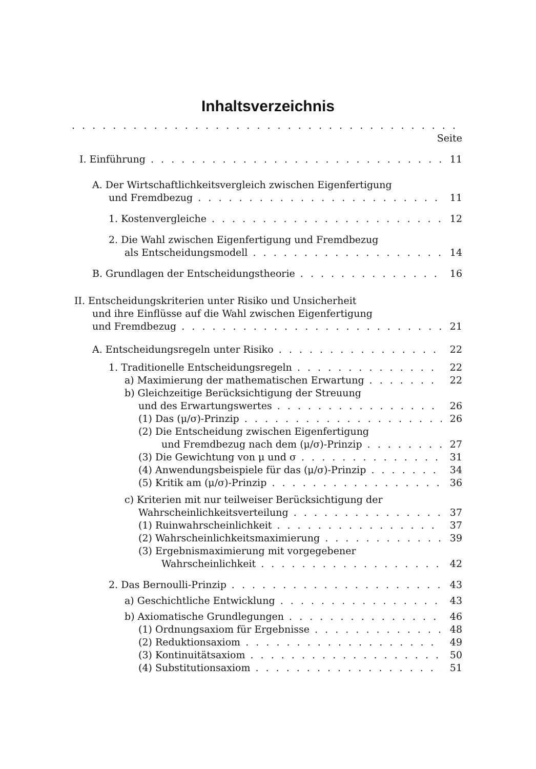Inhaltsverzeichnis
Seite
I. Einführung 11
A. Der Wirtschaftlichkeitsvergleich zwischen Eigenfertigung
und Fremdbezug 11
1. Kostenvergleiche 12
2. Die Wahl zwischen Eigenfertigung und Fremdbezug
als Entscheidungsmodell 14
B. Grundlagen der Entscheidungstheorie 16
II. Entscheidungskriterien unter Risiko und Unsicherheit
und ihre Einflüsse auf die Wahl zwischen Eigenfertigung
und Fremdbezug 21
A. Entscheidungsregeln unter Risiko 22
1. Traditionelle Entscheidungsregeln 22
a) Maximierung der mathematischen Erwartung 22
b) Gleichzeitige Berücksichtigung der Streuung
und des Erwartungswertes 26
(1) Das (μ/σ)-Prinzip 26
(2) Die Entscheidung zwischen Eigenfertigung
und Fremdbezug nach dem (μ/σ)-Prinzip 27
(3) Die Gewichtung von μ und σ 31
(4) Anwendungsbeispiele für das (μ/σ)-Prinzip 34
(5) Kritik am (μ/σ)-Prinzip 36
c) Kriterien mit nur teilweiser Berücksichtigung der
Wahrscheinlichkeitsverteilung 37
(1) Ruinwahrscheinlichkeit 37
(2) Wahrscheinlichkeitsmaximierung 39
(3) Ergebnismaximierung mit vorgegebener
Wahrscheinlichkeit 42
2. Das Bernoulli-Prinzip 43
a) Geschichtliche Entwicklung 43
b) Axiomatische Grundlegungen 46
(1) Ordnungsaxiom für Ergebnisse 48
(2) Reduktionsaxiom 49
(3) Kontinuitätsaxiom 50
(4) Substitutionsaxiom 51